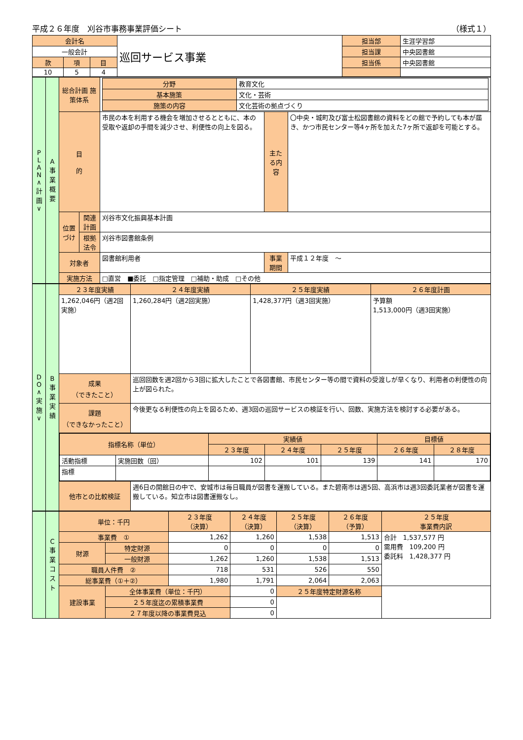平成２６年度　刈谷市事務事業評価シート （様式１）
| 会計名 | | | 巡回サービス事業 | 担当部 | 生涯学習部 |
| 一般会計 | | | | 担当課 | 中央図書館 |
| 款 | 項 | 目 | | 担当係 | 中央図書館 |
| 10 | 5 | 4 | | | |
| P L A N ∧ 計 画 ∨ | A 事 業 概 要 | 総合計画 施策体系 | | / 分野 / 教育文化 / / 基本施策 / 文化・芸術 / / 施策の内容 / 文化芸術の拠点づくり / | | |
| | | 目 的 | | 市民の本を利用する機会を増加させるとともに、本の受取や返却の手間を減少させ、利便性の向上を図る。 | 主たる内容 | 〇中央・城町及び富士松図書館の資料をどの館で予約しても本が届き、かつ市民センター等4ヶ所を加えた7ヶ所で返却を可能とする。 |
| | | 位置づけ | 関連計画 | 刈谷市文化振興基本計画 | | |
| | | | 根拠法令 | 刈谷市図書館条例 | | |
| | | 対象者 | | 図書館利用者 | 事業期間 | 平成１２年度 ～ |
| | | 実施方法 | | □直営 ■委託 □指定管理 □補助・助成 □その他 | | |
| D O ∧ 実 施 ∨ | B 事 業 実 績 | ２３年度実績 | ２４年度実績 | ２５年度実績 | ２６年度計画 |
| | | 1,262,046円（週2回実施） | 1,260,284円（週2回実施） | 1,428,377円（週3回実施） | 予算額 1,513,000円（週3回実施） |
| | | 成果 （できたこと） | 巡回回数を週2回から3回に拡大したことで各図書館、市民センター等の間で資料の受渡しが早くなり、利用者の利便性の向上が図られた。 | | |
| | | 課題 （できなかったこと） | 今後更なる利便性の向上を図るため、週3回の巡回サービスの検証を行い、回数、実施方法を検討する必要がある。 | | |
| | | / 指標名称（単位） / / 実績値 / / / 目標値 / / / --- / --- / --- / --- / --- / --- / --- / / / / ２３年度 / ２４年度 / ２５年度 / ２６年度 / ２８年度 / / 活動指標 / 実施回数（回） / 102 / 101 / 139 / 141 / 170 / / 指標 / / / / / / / | | | |
| | | 他市との比較検証 | 週6日の開館日の中で、安城市は毎日職員が図書を運搬している。また碧南市は週5回、高浜市は週3回委託業者が図書を運搬している。知立市は図書運搬なし。 | | |
| | C 事 業 コ ス ト | 単位：千円 | | ２３年度 （決算） | ２４年度 （決算） | ２５年度 （決算） | ２６年度 （予算） | ２５年度 事業費内訳 |
| | | 事業費 ① | | 1,262 | 1,260 | 1,538 | 1,513 | 合計 1,537,577 円 需用費 109,200 円 委託料 1,428,377 円 |
| | | 財源 | 特定財源 | 0 | 0 | 0 | 0 | |
| | | | 一般財源 | 1,262 | 1,260 | 1,538 | 1,513 | |
| | | 職員人件費 ② | | 718 | 531 | 526 | 550 | |
| | | 総事業費（①＋②） | | 1,980 | 1,791 | 2,064 | 2,063 | |
| | | 建設事業 | 全体事業費（単位：千円） | | 0 | ２５年度特定財源名称 | | |
| | | | ２５年度迄の累積事業費 | | 0 | | | |
| | | | ２７年度以降の事業費見込 | | 0 | | | |